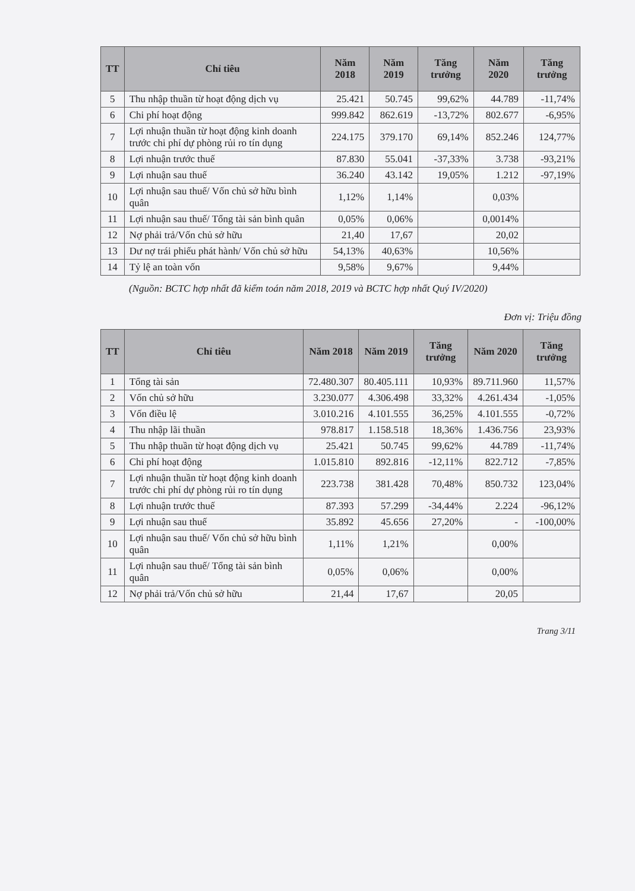| TT | Chỉ tiêu | Năm 2018 | Năm 2019 | Tăng trưởng | Năm 2020 | Tăng trưởng |
| --- | --- | --- | --- | --- | --- | --- |
| 5 | Thu nhập thuần từ hoạt động dịch vụ | 25.421 | 50.745 | 99,62% | 44.789 | -11,74% |
| 6 | Chi phí hoạt động | 999.842 | 862.619 | -13,72% | 802.677 | -6,95% |
| 7 | Lợi nhuận thuần từ hoạt động kinh doanh trước chi phí dự phòng rủi ro tín dụng | 224.175 | 379.170 | 69,14% | 852.246 | 124,77% |
| 8 | Lợi nhuận trước thuế | 87.830 | 55.041 | -37,33% | 3.738 | -93,21% |
| 9 | Lợi nhuận sau thuế | 36.240 | 43.142 | 19,05% | 1.212 | -97,19% |
| 10 | Lợi nhuận sau thuế/ Vốn chủ sở hữu bình quân | 1,12% | 1,14% | | 0,03% | |
| 11 | Lợi nhuận sau thuế/ Tổng tài sản bình quân | 0,05% | 0,06% | | 0,0014% | |
| 12 | Nợ phải trả/Vốn chủ sở hữu | 21,40 | 17,67 | | 20,02 | |
| 13 | Dư nợ trái phiếu phát hành/ Vốn chủ sở hữu | 54,13% | 40,63% | | 10,56% | |
| 14 | Tỷ lệ an toàn vốn | 9,58% | 9,67% | | 9,44% | |
(Nguồn: BCTC hợp nhất đã kiểm toán năm 2018, 2019 và BCTC hợp nhất Quý IV/2020)
Đơn vị: Triệu đồng
| TT | Chỉ tiêu | Năm 2018 | Năm 2019 | Tăng trưởng | Năm 2020 | Tăng trưởng |
| --- | --- | --- | --- | --- | --- | --- |
| 1 | Tổng tài sản | 72.480.307 | 80.405.111 | 10,93% | 89.711.960 | 11,57% |
| 2 | Vốn chủ sở hữu | 3.230.077 | 4.306.498 | 33,32% | 4.261.434 | -1,05% |
| 3 | Vốn điều lệ | 3.010.216 | 4.101.555 | 36,25% | 4.101.555 | -0,72% |
| 4 | Thu nhập lãi thuần | 978.817 | 1.158.518 | 18,36% | 1.436.756 | 23,93% |
| 5 | Thu nhập thuần từ hoạt động dịch vụ | 25.421 | 50.745 | 99,62% | 44.789 | -11,74% |
| 6 | Chi phí hoạt động | 1.015.810 | 892.816 | -12,11% | 822.712 | -7,85% |
| 7 | Lợi nhuận thuần từ hoạt động kinh doanh trước chi phí dự phòng rủi ro tín dụng | 223.738 | 381.428 | 70,48% | 850.732 | 123,04% |
| 8 | Lợi nhuận trước thuế | 87.393 | 57.299 | -34,44% | 2.224 | -96,12% |
| 9 | Lợi nhuận sau thuế | 35.892 | 45.656 | 27,20% | - | -100,00% |
| 10 | Lợi nhuận sau thuế/ Vốn chủ sở hữu bình quân | 1,11% | 1,21% | | 0,00% | |
| 11 | Lợi nhuận sau thuế/ Tổng tài sản bình quân | 0,05% | 0,06% | | 0,00% | |
| 12 | Nợ phải trả/Vốn chủ sở hữu | 21,44 | 17,67 | | 20,05 | |
Trang 3/11